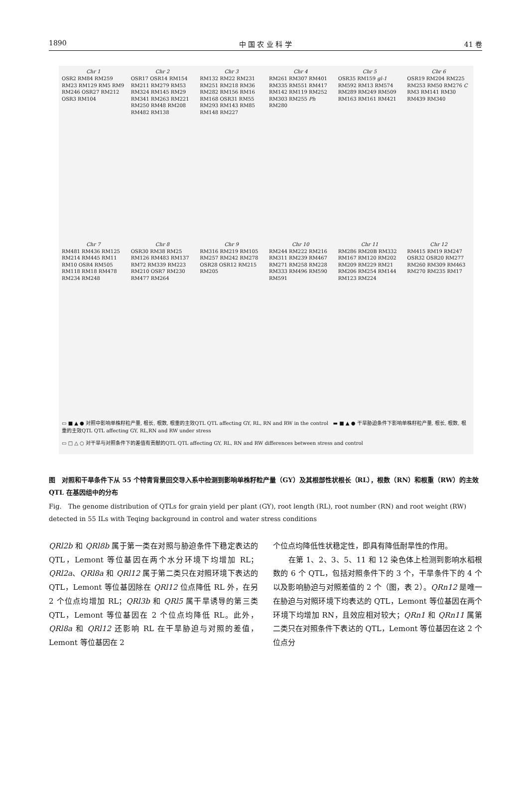1890 中 国 农 业 科 学 41 卷
Chr 1
OSR2 RM84 RM259 RM23 RM129 RM5 RM9 RM246 OSR27 RM212 OSR3 RM104
Chr 2
OSR17 OSR14 RM154 RM211 RM279 RM53 RM324 RM145 RM29 RM341 RM263 RM221 RM250 RM48 RM208 RM482 RM138
Chr 3
RM132 RM22 RM231 RM251 RM218 RM36 RM282 RM156 RM16 RM168 OSR31 RM55 RM293 RM143 RM85 RM148 RM227
Chr 4
RM261 RM307 RM401 RM335 RM551 RM417 RM142 RM119 RM252 RM303 RM255 Ph RM280
Chr 5
OSR35 RM159 gl-1 RM592 RM13 RM574 RM289 RM249 RM509 RM163 RM161 RM421
Chr 6
OSR19 RM204 RM225 RM253 RM50 RM276 C RM3 RM141 RM30 RM439 RM340
Chr 7
RM481 RM436 RM125 RM214 RM445 RM11 RM10 OSR4 RM505 RM118 RM18 RM478 RM234 RM248
Chr 8
OSR30 RM38 RM25 RM126 RM483 RM137 RM72 RM339 RM223 RM210 OSR7 RM230 RM477 RM264
Chr 9
RM316 RM219 RM105 RM257 RM242 RM278 OSR28 OSR12 RM215 RM205
Chr 10
RM244 RM222 RM216 RM311 RM239 RM467 RM271 RM258 RM228 RM333 RM496 RM590 RM591
Chr 11
RM286 RM20B RM332 RM167 RM120 RM202 RM209 RM229 RM21 RM206 RM254 RM144 RM123 RM224
Chr 12
RM415 RM19 RM247 OSR32 OSR20 RM277 RM260 RM309 RM463 RM270 RM235 RM17
▭ ■ ▲ ● 对照中影响单株籽粒产量, 根长, 根数, 根重的主效QTL QTL affecting GY, RL, RN and RW in the control ▬ ■ ▲ ● 干旱胁迫条件下影响单株籽粒产量, 根长, 根数, 根重的主效QTL QTL affecting GY, RL,RN and RW under stress
▭ □ △ ○ 对干旱与对照条件下的差值有贡献的QTL QTL affecting GY, RL, RN and RW differences between stress and control
图　对照和干旱条件下从 55 个特青背景回交导入系中检测到影响单株籽粒产量（GY）及其根部性状根长（RL），根数（RN）和根重（RW）的主效 QTL 在基因组中的分布
Fig.　The genome distribution of QTLs for grain yield per plant (GY), root length (RL), root number (RN) and root weight (RW) detected in 55 ILs with Teqing background in control and water stress conditions
QRl2b 和 QRl8b 属于第一类在对照与胁迫条件下稳定表达的 QTL，Lemont 等位基因在两个水分环境下均增加 RL；QRl2a、QRl8a 和 QRl12 属于第二类只在对照环境下表达的 QTL，Lemont 等位基因除在 QRl12 位点降低 RL 外，在另 2 个位点均增加 RL；QRl3b 和 QRl5 属干旱诱导的第三类 QTL，Lemont 等位基因在 2 个位点均降低 RL。此外，QRl8a 和 QRl12 还影响 RL 在干旱胁迫与对照的差值，Lemont 等位基因在 2
个位点均降低性状稳定性，即具有降低耐旱性的作用。
　　在第 1、2、3、5、11 和 12 染色体上检测到影响水稻根数的 6 个 QTL，包括对照条件下的 3 个，干旱条件下的 4 个以及影响胁迫与对照差值的 2 个（图，表 2）。QRn12 是唯一在胁迫与对照环境下均表达的 QTL，Lemont 等位基因在两个环境下均增加 RN，且效应相对较大；QRn1 和 QRn11 属第二类只在对照条件下表达的 QTL，Lemont 等位基因在这 2 个位点分